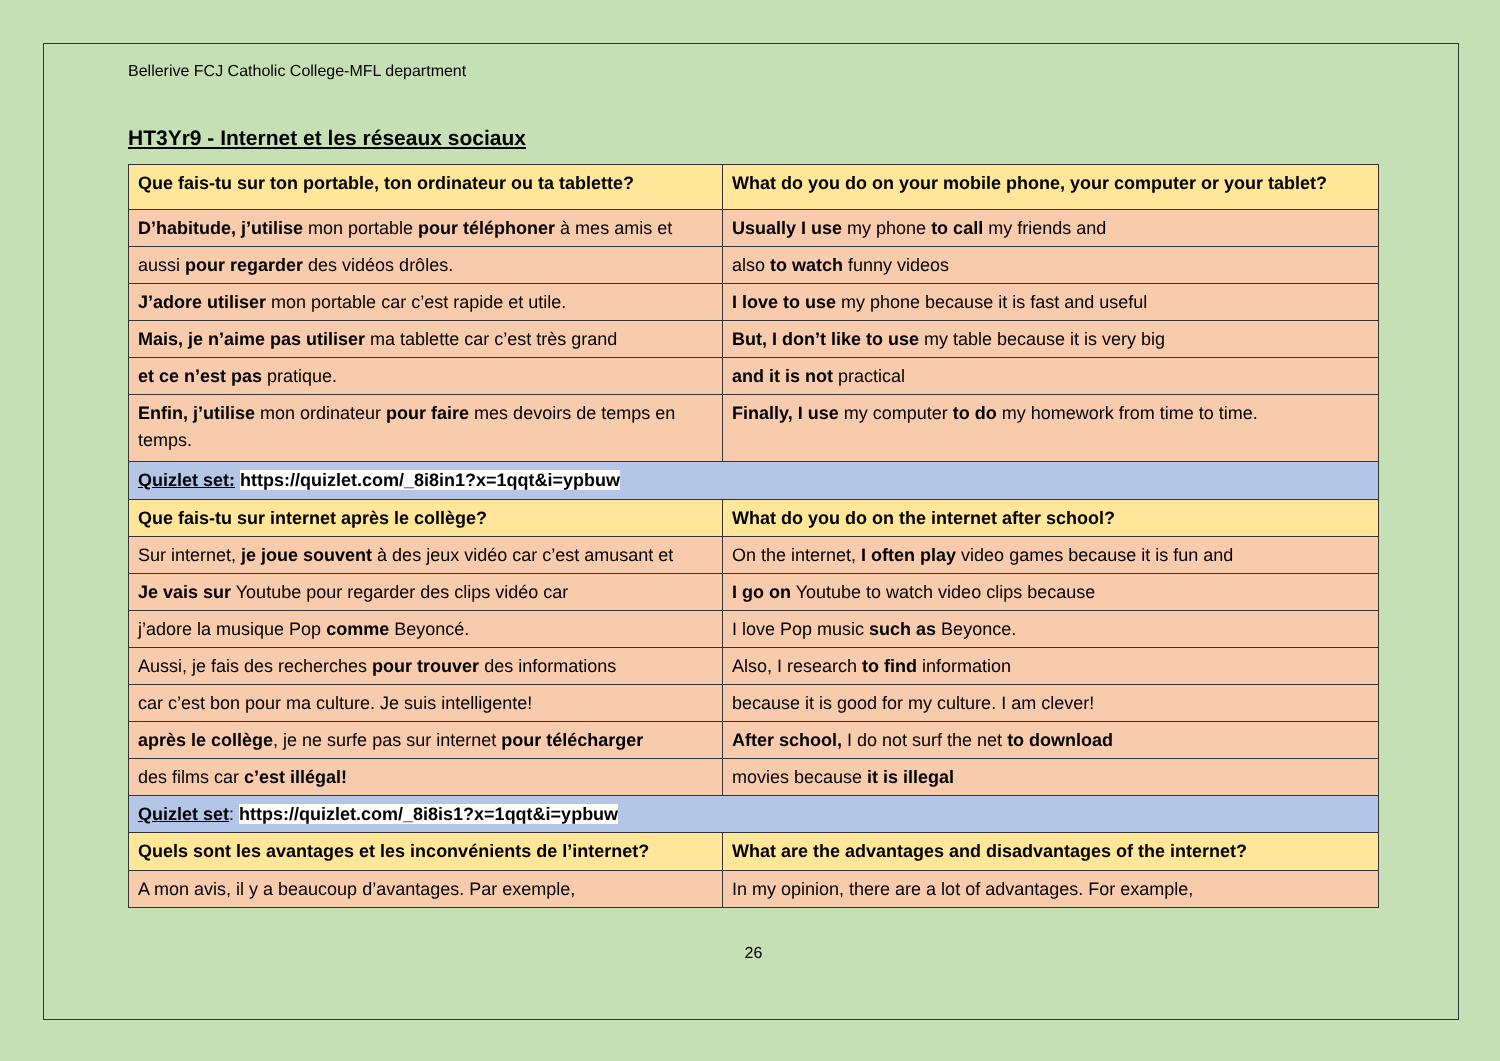Bellerive FCJ Catholic College-MFL department
HT3Yr9 - Internet et les réseaux sociaux
| Que fais-tu sur ton portable, ton ordinateur ou ta tablette? | What do you do on your mobile phone, your computer or your tablet? |
| D’habitude, j’utilise mon portable pour téléphoner à mes amis et | Usually I use my phone to call my friends and |
| aussi pour regarder des vidéos drôles. | also to watch funny videos |
| J’adore utiliser mon portable car c’est rapide et utile. | I love to use my phone because it is fast and useful |
| Mais, je n’aime pas utiliser ma tablette car c’est très grand | But, I don’t like to use my table because it is very big |
| et ce n’est pas pratique. | and it is not practical |
| Enfin, j’utilise mon ordinateur pour faire mes devoirs de temps en temps. | Finally, I use my computer to do my homework from time to time. |
| Quizlet set: https://quizlet.com/_8i8in1?x=1qqt&i=ypbuw | |
| Que fais-tu sur internet après le collège? | What do you do on the internet after school? |
| Sur internet, je joue souvent à des jeux vidéo car c’est amusant et | On the internet, I often play video games because it is fun and |
| Je vais sur Youtube pour regarder des clips vidéo car | I go on Youtube to watch video clips because |
| j’adore la musique Pop comme Beyoncé. | I love Pop music such as Beyonce. |
| Aussi, je fais des recherches pour trouver des informations | Also, I research to find information |
| car c’est bon pour ma culture. Je suis intelligente! | because it is good for my culture. I am clever! |
| après le collège , je ne surfe pas sur internet pour télécharger | After school, I do not surf the net to download |
| des films car c’est illégal! | movies because it is illegal |
| Quizlet set : https://quizlet.com/_8i8is1?x=1qqt&i=ypbuw | |
| Quels sont les avantages et les inconvénients de l’internet? | What are the advantages and disadvantages of the internet? |
| A mon avis, il y a beaucoup d’avantages. Par exemple, | In my opinion, there are a lot of advantages. For example, |
26